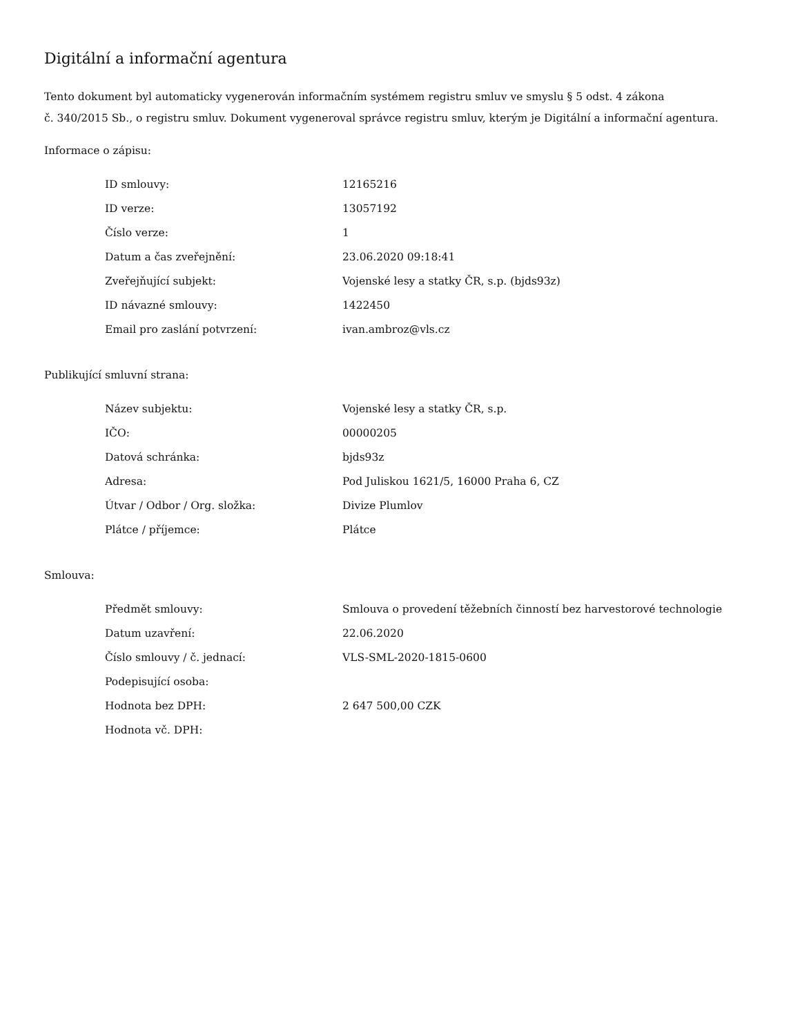Digitální a informační agentura
Tento dokument byl automaticky vygenerován informačním systémem registru smluv ve smyslu § 5 odst. 4 zákona
č. 340/2015 Sb., o registru smluv. Dokument vygeneroval správce registru smluv, kterým je Digitální a informační agentura.
Informace o zápisu:
| ID smlouvy: | 12165216 |
| ID verze: | 13057192 |
| Číslo verze: | 1 |
| Datum a čas zveřejnění: | 23.06.2020 09:18:41 |
| Zveřejňující subjekt: | Vojenské lesy a statky ČR, s.p. (bjds93z) |
| ID návazné smlouvy: | 1422450 |
| Email pro zaslání potvrzení: | ivan.ambroz@vls.cz |
Publikující smluvní strana:
| Název subjektu: | Vojenské lesy a statky ČR, s.p. |
| IČO: | 00000205 |
| Datová schránka: | bjds93z |
| Adresa: | Pod Juliskou 1621/5, 16000 Praha 6, CZ |
| Útvar / Odbor / Org. složka: | Divize Plumlov |
| Plátce / příjemce: | Plátce |
Smlouva:
| Předmět smlouvy: | Smlouva o provedení těžebních činností bez harvestorové technologie |
| Datum uzavření: | 22.06.2020 |
| Číslo smlouvy / č. jednací: | VLS-SML-2020-1815-0600 |
| Podepisující osoba: | |
| Hodnota bez DPH: | 2 647 500,00 CZK |
| Hodnota vč. DPH: | |